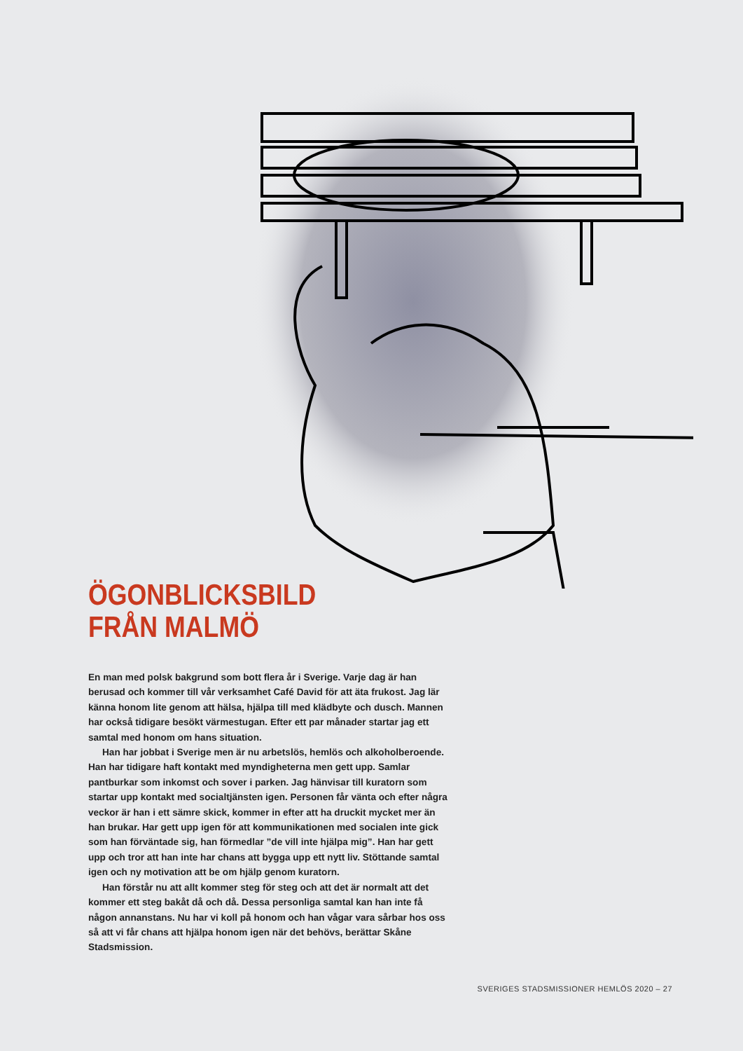ÖGONBLICKSBILD
FRÅN MALMÖ
En man med polsk bakgrund som bott flera år i Sverige. Varje dag är han berusad och kommer till vår verksamhet Café David för att äta frukost. Jag lär känna honom lite genom att hälsa, hjälpa till med klädbyte och dusch. Mannen har också tidigare besökt värmestugan. Efter ett par månader startar jag ett samtal med honom om hans situation.
Han har jobbat i Sverige men är nu arbetslös, hemlös och alkoholberoende. Han har tidigare haft kontakt med myndigheterna men gett upp. Samlar pantburkar som inkomst och sover i parken. Jag hänvisar till kuratorn som startar upp kontakt med socialtjänsten igen. Personen får vänta och efter några veckor är han i ett sämre skick, kommer in efter att ha druckit mycket mer än han brukar. Har gett upp igen för att kommunikationen med socialen inte gick som han förväntade sig, han förmedlar ”de vill inte hjälpa mig”. Han har gett upp och tror att han inte har chans att bygga upp ett nytt liv. Stöttande samtal igen och ny motivation att be om hjälp genom kuratorn.
Han förstår nu att allt kommer steg för steg och att det är normalt att det kommer ett steg bakåt då och då. Dessa personliga samtal kan han inte få någon annanstans. Nu har vi koll på honom och han vågar vara sårbar hos oss så att vi får chans att hjälpa honom igen när det behövs, berättar Skåne Stadsmission.
SVERIGES STADSMISSIONER HEMLÖS 2020 – 27